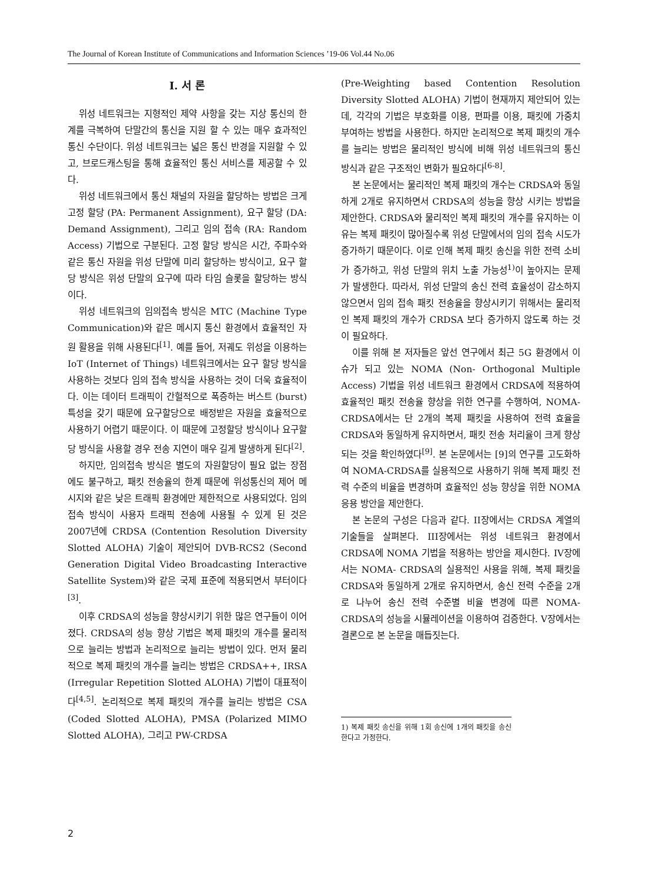The Journal of Korean Institute of Communications and Information Sciences ’19-06 Vol.44 No.06
Ⅰ. 서 론
위성 네트워크는 지형적인 제약 사항을 갖는 지상 통신의 한계를 극복하여 단말간의 통신을 지원 할 수 있는 매우 효과적인 통신 수단이다. 위성 네트워크는 넓은 통신 반경을 지원할 수 있고, 브로드캐스팅을 통해 효율적인 통신 서비스를 제공할 수 있다.
위성 네트워크에서 통신 채널의 자원을 할당하는 방법은 크게 고정 할당 (PA: Permanent Assignment), 요구 할당 (DA: Demand Assignment), 그리고 임의 접속 (RA: Random Access) 기법으로 구분된다. 고정 할당 방식은 시간, 주파수와 같은 통신 자원을 위성 단말에 미리 할당하는 방식이고, 요구 할당 방식은 위성 단말의 요구에 따라 타임 슬롯을 할당하는 방식이다.
위성 네트워크의 임의접속 방식은 MTC (Machine Type Communication)와 같은 메시지 통신 환경에서 효율적인 자원 활용을 위해 사용된다<sup>[1]</sup>. 예를 들어, 저궤도 위성을 이용하는 IoT (Internet of Things) 네트워크에서는 요구 할당 방식을 사용하는 것보다 임의 접속 방식을 사용하는 것이 더욱 효율적이다. 이는 데이터 트래픽이 간헐적으로 폭증하는 버스트 (burst) 특성을 갖기 때문에 요구할당으로 배정받은 자원을 효율적으로 사용하기 어렵기 때문이다. 이 때문에 고정할당 방식이나 요구할당 방식을 사용할 경우 전송 지연이 매우 길게 발생하게 된다<sup>[2]</sup>.
하지만, 임의접속 방식은 별도의 자원할당이 필요 없는 장점에도 불구하고, 패킷 전송율의 한계 때문에 위성통신의 제어 메시지와 같은 낮은 트래픽 환경에만 제한적으로 사용되었다. 임의접속 방식이 사용자 트래픽 전송에 사용될 수 있게 된 것은 2007년에 CRDSA (Contention Resolution Diversity Slotted ALOHA) 기술이 제안되어 DVB-RCS2 (Second Generation Digital Video Broadcasting Interactive Satellite System)와 같은 국제 표준에 적용되면서 부터이다<sup>[3]</sup>.
이후 CRDSA의 성능을 향상시키기 위한 많은 연구들이 이어졌다. CRDSA의 성능 향상 기법은 복제 패킷의 개수를 물리적으로 늘리는 방법과 논리적으로 늘리는 방법이 있다. 먼저 물리적으로 복제 패킷의 개수를 늘리는 방법은 CRDSA++, IRSA (Irregular Repetition Slotted ALOHA) 기법이 대표적이다<sup>[4,5]</sup>. 논리적으로 복제 패킷의 개수를 늘리는 방법은 CSA (Coded Slotted ALOHA), PMSA (Polarized MIMO Slotted ALOHA), 그리고 PW-CRDSA
(Pre-Weighting based Contention Resolution Diversity Slotted ALOHA) 기법이 현재까지 제안되어 있는데, 각각의 기법은 부호화를 이용, 편파를 이용, 패킷에 가중치 부여하는 방법을 사용한다. 하지만 논리적으로 복제 패킷의 개수를 늘리는 방법은 물리적인 방식에 비해 위성 네트워크의 통신 방식과 같은 구조적인 변화가 필요하다<sup>[6-8]</sup>.
본 논문에서는 물리적인 복제 패킷의 개수는 CRDSA와 동일하게 2개로 유지하면서 CRDSA의 성능을 향상 시키는 방법을 제안한다. CRDSA와 물리적인 복제 패킷의 개수를 유지하는 이유는 복제 패킷이 많아질수록 위성 단말에서의 임의 접속 시도가 증가하기 때문이다. 이로 인해 복제 패킷 송신을 위한 전력 소비가 증가하고, 위성 단말의 위치 노출 가능성<sup>1)</sup>이 높아지는 문제가 발생한다. 따라서, 위성 단말의 송신 전력 효율성이 감소하지 않으면서 임의 접속 패킷 전송율을 향상시키기 위해서는 물리적인 복제 패킷의 개수가 CRDSA 보다 증가하지 않도록 하는 것이 필요하다.
이를 위해 본 저자들은 앞선 연구에서 최근 5G 환경에서 이슈가 되고 있는 NOMA (Non- Orthogonal Multiple Access) 기법을 위성 네트워크 환경에서 CRDSA에 적용하여 효율적인 패킷 전송율 향상을 위한 연구를 수행하여, NOMA-CRDSA에서는 단 2개의 복제 패킷을 사용하여 전력 효율을 CRDSA와 동일하게 유지하면서, 패킷 전송 처리율이 크게 향상되는 것을 확인하였다<sup>[9]</sup>. 본 논문에서는 [9]의 연구를 고도화하여 NOMA-CRDSA를 실용적으로 사용하기 위해 복제 패킷 전력 수준의 비율을 변경하며 효율적인 성능 향상을 위한 NOMA 응용 방안을 제안한다.
본 논문의 구성은 다음과 같다. II장에서는 CRDSA 계열의 기술들을 살펴본다. III장에서는 위성 네트워크 환경에서 CRDSA에 NOMA 기법을 적용하는 방안을 제시한다. IV장에서는 NOMA- CRDSA의 실용적인 사용을 위해, 복제 패킷을 CRDSA와 동일하게 2개로 유지하면서, 송신 전력 수준을 2개로 나누어 송신 전력 수준별 비율 변경에 따른 NOMA- CRDSA의 성능을 시뮬레이션을 이용하여 검증한다. V장에서는 결론으로 본 논문을 매듭짓는다.
1) 복제 패킷 송신을 위해 1회 송신에 1개의 패킷을 송신한다고 가정한다.
2